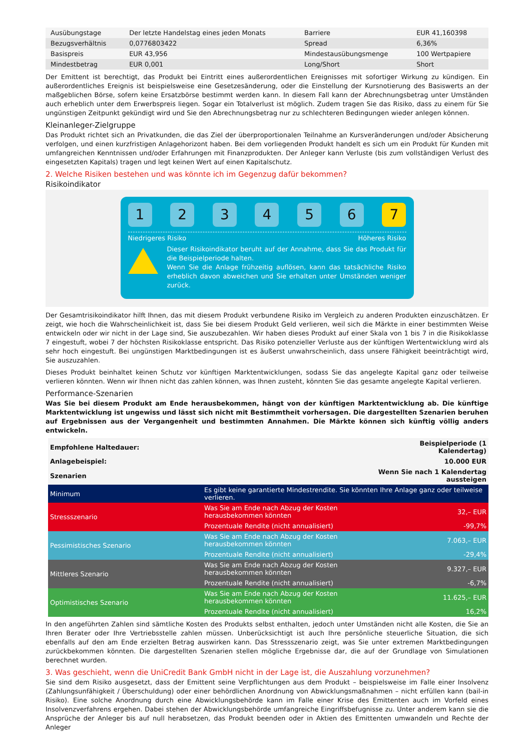| Ausübungstage | Der letzte Handelstag eines jeden Monats | Barriere | EUR 41,160398 |
| Bezugsverhältnis | 0,0776803422 | Spread | 6,36% |
| Basispreis | EUR 43,956 | Mindestausübungsmenge | 100 Wertpapiere |
| Mindestbetrag | EUR 0,001 | Long/Short | Short |
Der Emittent ist berechtigt, das Produkt bei Eintritt eines außerordentlichen Ereignisses mit sofortiger Wirkung zu kündigen. Ein außerordentliches Ereignis ist beispielsweise eine Gesetzesänderung, oder die Einstellung der Kursnotierung des Basiswerts an der maßgeblichen Börse, sofern keine Ersatzbörse bestimmt werden kann. In diesem Fall kann der Abrechnungsbetrag unter Umständen auch erheblich unter dem Erwerbspreis liegen. Sogar ein Totalverlust ist möglich. Zudem tragen Sie das Risiko, dass zu einem für Sie ungünstigen Zeitpunkt gekündigt wird und Sie den Abrechnungsbetrag nur zu schlechteren Bedingungen wieder anlegen können.
Kleinanleger-Zielgruppe
Das Produkt richtet sich an Privatkunden, die das Ziel der überproportionalen Teilnahme an Kursveränderungen und/oder Absicherung verfolgen, und einen kurzfristigen Anlagehorizont haben. Bei dem vorliegenden Produkt handelt es sich um ein Produkt für Kunden mit umfangreichen Kenntnissen und/oder Erfahrungen mit Finanzprodukten. Der Anleger kann Verluste (bis zum vollständigen Verlust des eingesetzten Kapitals) tragen und legt keinen Wert auf einen Kapitalschutz.
2. Welche Risiken bestehen und was könnte ich im Gegenzug dafür bekommen?
Risikoindikator
1 2 3 4 5 6 7
Niedrigeres Risiko Höheres Risiko
Dieser Risikoindikator beruht auf der Annahme, dass Sie das Produkt für die Beispielperiode halten.
Wenn Sie die Anlage frühzeitig auflösen, kann das tatsächliche Risiko erheblich davon abweichen und Sie erhalten unter Umständen weniger zurück.
Der Gesamtrisikoindikator hilft Ihnen, das mit diesem Produkt verbundene Risiko im Vergleich zu anderen Produkten einzuschätzen. Er zeigt, wie hoch die Wahrscheinlichkeit ist, dass Sie bei diesem Produkt Geld verlieren, weil sich die Märkte in einer bestimmten Weise entwickeln oder wir nicht in der Lage sind, Sie auszubezahlen. Wir haben dieses Produkt auf einer Skala von 1 bis 7 in die Risikoklasse 7 eingestuft, wobei 7 der höchsten Risikoklasse entspricht. Das Risiko potenzieller Verluste aus der künftigen Wertentwicklung wird als sehr hoch eingestuft. Bei ungünstigen Marktbedingungen ist es äußerst unwahrscheinlich, dass unsere Fähigkeit beeinträchtigt wird, Sie auszuzahlen.
Dieses Produkt beinhaltet keinen Schutz vor künftigen Marktentwicklungen, sodass Sie das angelegte Kapital ganz oder teilweise verlieren könnten. Wenn wir Ihnen nicht das zahlen können, was Ihnen zusteht, könnten Sie das gesamte angelegte Kapital verlieren.
Performance-Szenarien
Was Sie bei diesem Produkt am Ende herausbekommen, hängt von der künftigen Marktentwicklung ab. Die künftige Marktentwicklung ist ungewiss und lässt sich nicht mit Bestimmtheit vorhersagen. Die dargestellten Szenarien beruhen auf Ergebnissen aus der Vergangenheit und bestimmten Annahmen. Die Märkte können sich künftig völlig anders entwickeln.
| Empfohlene Haltedauer: | | Beispielperiode (1 Kalendertag) |
| Anlagebeispiel: | | 10.000 EUR |
| Szenarien | | Wenn Sie nach 1 Kalendertag aussteigen |
| Minimum | Es gibt keine garantierte Mindestrendite. Sie könnten Ihre Anlage ganz oder teilweise verlieren. | |
| Stressszenario | Was Sie am Ende nach Abzug der Kosten herausbekommen könnten | 32,– EUR |
| | Prozentuale Rendite (nicht annualisiert) | -99,7% |
| Pessimistisches Szenario | Was Sie am Ende nach Abzug der Kosten herausbekommen könnten | 7.063,– EUR |
| | Prozentuale Rendite (nicht annualisiert) | -29,4% |
| Mittleres Szenario | Was Sie am Ende nach Abzug der Kosten herausbekommen könnten | 9.327,– EUR |
| | Prozentuale Rendite (nicht annualisiert) | -6,7% |
| Optimistisches Szenario | Was Sie am Ende nach Abzug der Kosten herausbekommen könnten | 11.625,– EUR |
| | Prozentuale Rendite (nicht annualisiert) | 16,2% |
In den angeführten Zahlen sind sämtliche Kosten des Produkts selbst enthalten, jedoch unter Umständen nicht alle Kosten, die Sie an Ihren Berater oder Ihre Vertriebsstelle zahlen müssen. Unberücksichtigt ist auch Ihre persönliche steuerliche Situation, die sich ebenfalls auf den am Ende erzielten Betrag auswirken kann. Das Stressszenario zeigt, was Sie unter extremen Marktbedingungen zurückbekommen könnten. Die dargestellten Szenarien stellen mögliche Ergebnisse dar, die auf der Grundlage von Simulationen berechnet wurden.
3. Was geschieht, wenn die UniCredit Bank GmbH nicht in der Lage ist, die Auszahlung vorzunehmen?
Sie sind dem Risiko ausgesetzt, dass der Emittent seine Verpflichtungen aus dem Produkt – beispielsweise im Falle einer Insolvenz (Zahlungsunfähigkeit / Überschuldung) oder einer behördlichen Anordnung von Abwicklungsmaßnahmen – nicht erfüllen kann (bail-in Risiko). Eine solche Anordnung durch eine Abwicklungsbehörde kann im Falle einer Krise des Emittenten auch im Vorfeld eines Insolvenzverfahrens ergehen. Dabei stehen der Abwicklungsbehörde umfangreiche Eingriffsbefugnisse zu. Unter anderem kann sie die Ansprüche der Anleger bis auf null herabsetzen, das Produkt beenden oder in Aktien des Emittenten umwandeln und Rechte der Anleger